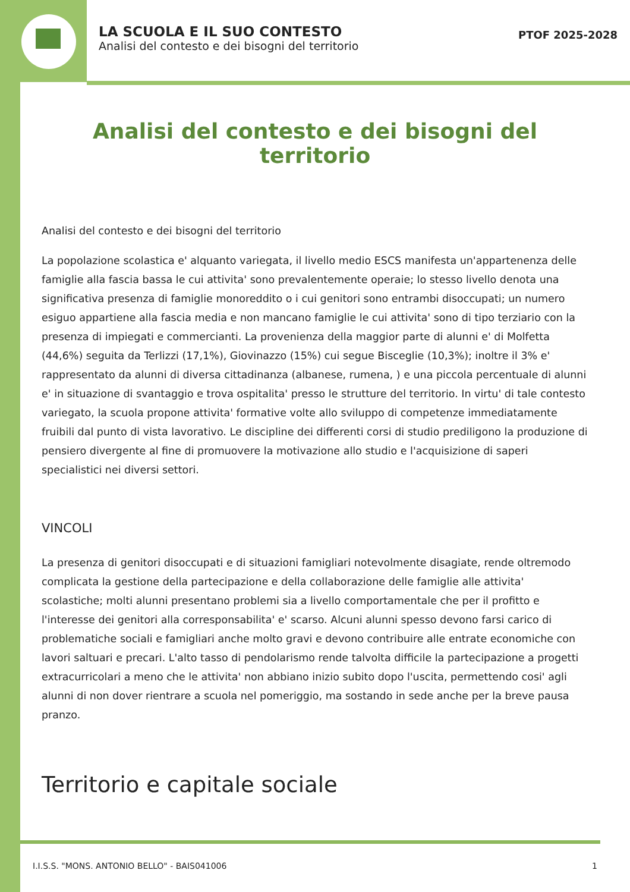LA SCUOLA E IL SUO CONTESTO
Analisi del contesto e dei bisogni del territorio
PTOF 2025-2028
Analisi del contesto e dei bisogni del territorio
Analisi del contesto e dei bisogni del territorio
La popolazione scolastica e' alquanto variegata, il livello medio ESCS manifesta un'appartenenza delle famiglie alla fascia bassa le cui attivita' sono prevalentemente operaie; lo stesso livello denota una significativa presenza di famiglie monoreddito o i cui genitori sono entrambi disoccupati; un numero esiguo appartiene alla fascia media e non mancano famiglie le cui attivita' sono di tipo terziario con la presenza di impiegati e commercianti. La provenienza della maggior parte di alunni e' di Molfetta (44,6%) seguita da Terlizzi (17,1%), Giovinazzo (15%) cui segue Bisceglie (10,3%); inoltre il 3% e' rappresentato da alunni di diversa cittadinanza (albanese, rumena, ) e una piccola percentuale di alunni e' in situazione di svantaggio e trova ospitalita' presso le strutture del territorio. In virtu' di tale contesto variegato, la scuola propone attivita' formative volte allo sviluppo di competenze immediatamente fruibili dal punto di vista lavorativo. Le discipline dei differenti corsi di studio prediligono la produzione di pensiero divergente al fine di promuovere la motivazione allo studio e l'acquisizione di saperi specialistici nei diversi settori.
VINCOLI
La presenza di genitori disoccupati e di situazioni famigliari notevolmente disagiate, rende oltremodo complicata la gestione della partecipazione e della collaborazione delle famiglie alle attivita' scolastiche; molti alunni presentano problemi sia a livello comportamentale che per il profitto e l'interesse dei genitori alla corresponsabilita' e' scarso. Alcuni alunni spesso devono farsi carico di problematiche sociali e famigliari anche molto gravi e devono contribuire alle entrate economiche con lavori saltuari e precari. L'alto tasso di pendolarismo rende talvolta difficile la partecipazione a progetti extracurricolari a meno che le attivita' non abbiano inizio subito dopo l'uscita, permettendo cosi' agli alunni di non dover rientrare a scuola nel pomeriggio, ma sostando in sede anche per la breve pausa pranzo.
Territorio e capitale sociale
I.I.S.S. "MONS. ANTONIO BELLO" - BAIS041006 1